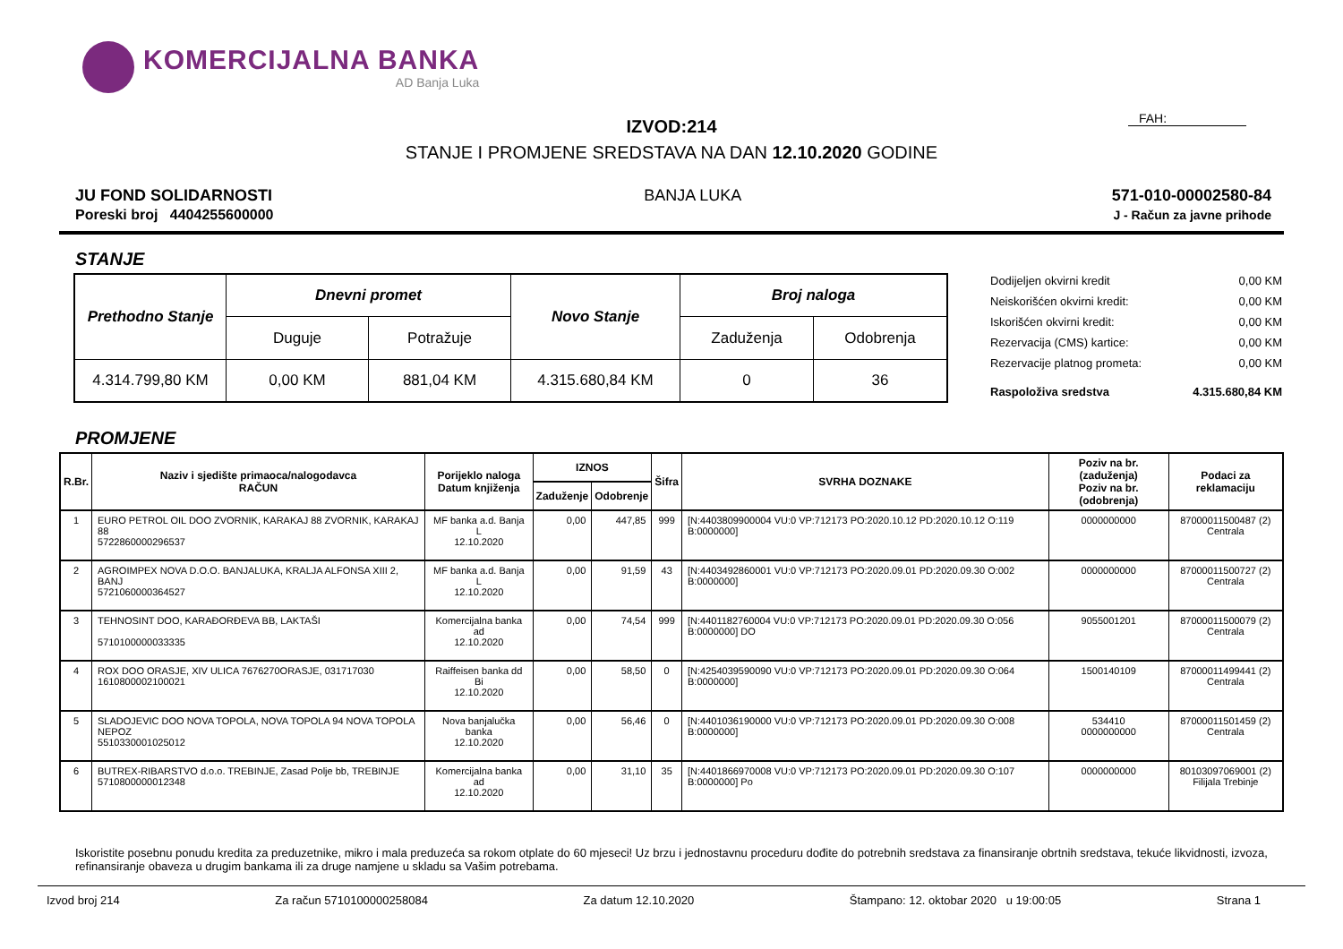KOMERCIJALNA BANKA
AD Banja Luka
IZVOD:214
FAH:
STANJE I PROMJENE SREDSTAVA NA DAN 12.10.2020 GODINE
JU FOND SOLIDARNOSTI
Poreski broj 4404255600000
BANJA LUKA 571-010-00002580-84
J - Račun za javne prihode
STANJE
| Prethodno Stanje | Dnevni promet | | Novo Stanje | Broj naloga | |
| --- | --- | --- | --- | --- | --- |
| | Duguje | Potražuje | | Zaduženja | Odobrenja |
| 4.314.799,80 KM | 0,00 KM | 881,04 KM | 4.315.680,84 KM | 0 | 36 |
| Dodijeljen okvirni kredit | 0,00 KM |
| Neiskorišćen okvirni kredit: | 0,00 KM |
| Iskorišćen okvirni kredit: | 0,00 KM |
| Rezervacija (CMS) kartice: | 0,00 KM |
| Rezervacije platnog prometa: | 0,00 KM |
| Raspoloživa sredstva | 4.315.680,84 KM |
PROMJENE
| R.Br. | Naziv i sjedište primaoca/nalogodavca RAČUN | Porijeklo naloga Datum knjiženja | IZNOS | | Šifra | SVRHA DOZNAKE | Poziv na br. (zaduženja) Poziv na br. (odobrenja) | Podaci za reklamaciju |
| --- | --- | --- | --- | --- | --- | --- | --- | --- |
| | | | Zaduženje | Odobrenje | | | | |
| 1 | EURO PETROL OIL DOO ZVORNIK, KARAKAJ 88 ZVORNIK, KARAKAJ 88 5722860000296537 | MF banka a.d. Banja L 12.10.2020 | 0,00 | 447,85 | 999 | [N:4403809900004 VU:0 VP:712173 PO:2020.10.12 PD:2020.10.12 O:119 B:0000000] | 0000000000 | 87000011500487 (2) Centrala |
| 2 | AGROIMPEX NOVA D.O.O. BANJALUKA, KRALJA ALFONSA XIII 2, BANJ 5721060000364527 | MF banka a.d. Banja L 12.10.2020 | 0,00 | 91,59 | 43 | [N:4403492860001 VU:0 VP:712173 PO:2020.09.01 PD:2020.09.30 O:002 B:0000000] | 0000000000 | 87000011500727 (2) Centrala |
| 3 | TEHNOSINT DOO, KARAĐORĐEVA BB, LAKTAŠI 5710100000033335 | Komercijalna banka ad 12.10.2020 | 0,00 | 74,54 | 999 | [N:4401182760004 VU:0 VP:712173 PO:2020.09.01 PD:2020.09.30 O:056 B:0000000] DO | 9055001201 | 87000011500079 (2) Centrala |
| 4 | ROX DOO ORASJE, XIV ULICA 7676270ORASJE, 031717030 1610800002100021 | Raiffeisen banka dd Bi 12.10.2020 | 0,00 | 58,50 | 0 | [N:4254039590090 VU:0 VP:712173 PO:2020.09.01 PD:2020.09.30 O:064 B:0000000] | 1500140109 | 87000011499441 (2) Centrala |
| 5 | SLADOJEVIC DOO NOVA TOPOLA, NOVA TOPOLA 94 NOVA TOPOLA NEPOZ 5510330001025012 | Nova banjalučka banka 12.10.2020 | 0,00 | 56,46 | 0 | [N:4401036190000 VU:0 VP:712173 PO:2020.09.01 PD:2020.09.30 O:008 B:0000000] | 534410 0000000000 | 87000011501459 (2) Centrala |
| 6 | BUTREX-RIBARSTVO d.o.o. TREBINJE, Zasad Polje bb, TREBINJE 5710800000012348 | Komercijalna banka ad 12.10.2020 | 0,00 | 31,10 | 35 | [N:4401866970008 VU:0 VP:712173 PO:2020.09.01 PD:2020.09.30 O:107 B:0000000] Po | 0000000000 | 80103097069001 (2) Filijala Trebinje |
Iskoristite posebnu ponudu kredita za preduzetnike, mikro i mala preduzeća sa rokom otplate do 60 mjeseci! Uz brzu i jednostavnu proceduru dođite do potrebnih sredstava za finansiranje obrtnih sredstava, tekuće likvidnosti, izvoza, refinansiranje obaveza u drugim bankama ili za druge namjene u skladu sa Vašim potrebama.
Izvod broj 214 Za račun 5710100000258084 Za datum 12.10.2020 Štampano: 12. oktobar 2020 u 19:00:05 Strana 1